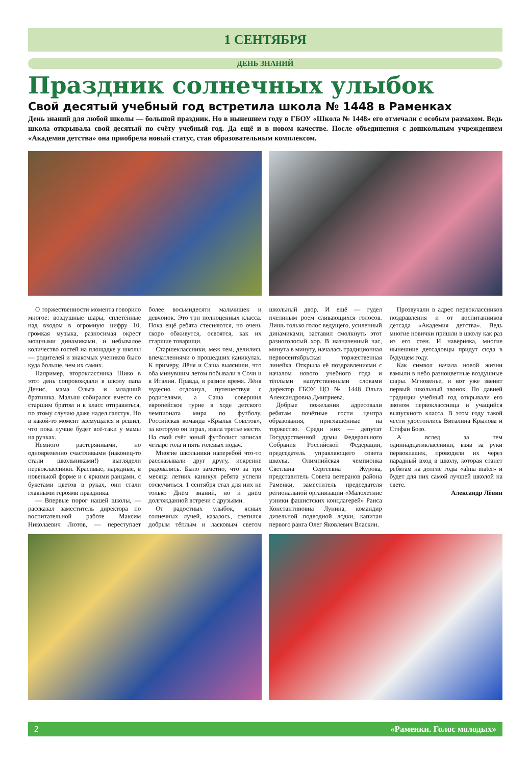1 СЕНТЯБРЯ
ДЕНЬ ЗНАНИЙ
Праздник солнечных улыбок
Свой десятый учебный год встретила школа № 1448 в Раменках
День знаний для любой школы — большой праздник. Но в нынешнем году в ГБОУ «Школа № 1448» его отмечали с особым размахом. Ведь школа открывала свой десятый по счёту учебный год. Да ещё и в новом качестве. После объединения с дошкольным учреждением «Академия детства» она приобрела новый статус, став образовательным комплексом.
О торжественности момента говорило многое: воздушные шары, сплетённые над входом в огромную цифру 10, громкая музыка, разносимая окрест мощными динамиками, и небывалое количество гостей на площадке у школы — родителей и знакомых учеников было куда больше, чем их самих.
Например, второклассника Шико в этот день сопровождали в школу папа Денис, мама Ольга и младший братишка. Малыш собирался вместе со старшим братом и в класс отправиться, по этому случаю даже надел галстук. Но в какой-то момент засмущался и решил, что пока лучше будет всё-таки у мамы на ручках.
Немного растерянными, но одновременно счастливыми (наконец-то стали школьниками!) выглядели первоклассники. Красивые, нарядные, в новенькой форме и с яркими ранцами, с букетами цветов в руках, они стали главными героями праздника.
— Впервые порог нашей школы, — рассказал заместитель директора по воспитательной работе Максим Николаевич Лютов, — переступает более восьмидесяти мальчишек и девчонок. Это три полноценных класса. Пока ещё ребята стесняются, но очень скоро обживутся, освоятся, как их старшие товарищи.
Старшеклассники, меж тем, делились впечатлениями о прошедших каникулах. К примеру, Лёня и Саша выяснили, что оба минувшим летом побывали в Сочи и в Италии. Правда, в разное время. Лёня чудесно отдохнул, путешествуя с родителями, а Саша совершил европейское турне в ходе детского чемпионата мира по футболу. Российская команда «Крылья Советов», за которую он играл, взяла третье место. На свой счёт юный футболист записал четыре гола и пять голевых подач.
Многие школьники наперебой что-то рассказывали друг другу, искренне радовались. Было заметно, что за три месяца летних каникул ребята успели соскучиться. 1 сентября стал для них не только Днём знаний, но и днём долгожданной встречи с друзьями.
От радостных улыбок, ясных солнечных лучей, казалось, светился добрым тёплым и ласковым светом школьный двор. И ещё — гудел пчелиным роем сливающихся голосов. Лишь только голос ведущего, усиленный динамиками, заставил смолкнуть этот разноголосый хор. В назначенный час, минута в минуту, началась традиционная первосентябрьская торжественная линейка. Открыла её поздравлениями с началом нового учебного года и тёплыми напутственными словами директор ГБОУ ЦО № 1448 Ольга Александровна Дмитриева.
Добрые пожелания адресовали ребятам почётные гости центра образования, приглашённые на торжество. Среди них — депутат Государственной думы Федерального Собрания Российской Федерации, председатель управляющего совета школы, Олимпийская чемпионка Светлана Сергеевна Журова, представитель Совета ветеранов района Раменки, заместитель председателя региональной организации «Малолетние узники фашистских концлагерей» Раиса Константиновна Лунина, командир дизельной подводной лодки, капитан первого ранга Олег Яковлевич Власкин.
Прозвучали в адрес первоклассников поздравления и от воспитанников детсада «Академия детства». Ведь многие новички пришли в школу как раз из его стен. И наверняка, многие нынешние детсадовцы придут сюда в будущем году.
Как символ начала новой жизни взмыли в небо разноцветные воздушные шары. Мгновенье, и вот уже звенит первый школьный звонок. По давней традиции учебный год открывали его звоном первоклассница и учащийся выпускного класса. В этом году такой чести удостоились Виталина Крылова и Стэфан Бозо.
А вслед за тем одиннадцатиклассники, взяв за руки первоклашек, проводили их через парадный вход в школу, которая станет ребятам на долгие годы «alma mater» и будет для них самой лучшей школой на свете.
Александр Лёвин
2 «Раменки. Голос молодых»